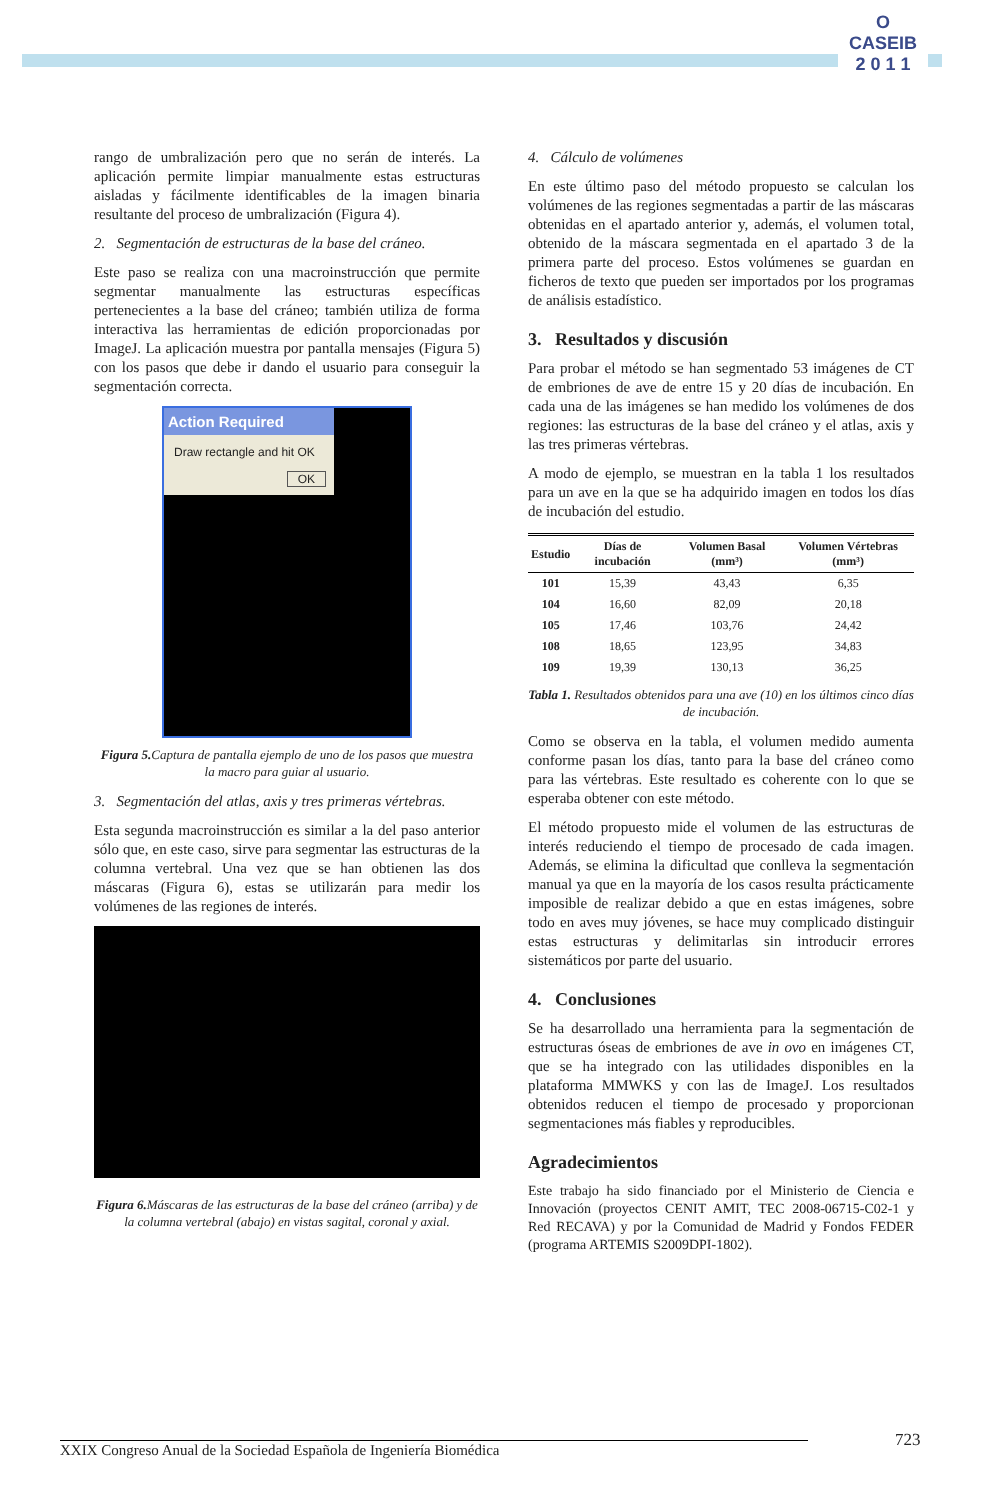O
CASEIB
2 0 1 1
rango de umbralización pero que no serán de interés. La aplicación permite limpiar manualmente estas estructuras aisladas y fácilmente identificables de la imagen binaria resultante del proceso de umbralización (Figura 4).
2. Segmentación de estructuras de la base del cráneo.
Este paso se realiza con una macroinstrucción que permite segmentar manualmente las estructuras específicas pertenecientes a la base del cráneo; también utiliza de forma interactiva las herramientas de edición proporcionadas por ImageJ. La aplicación muestra por pantalla mensajes (Figura 5) con los pasos que debe ir dando el usuario para conseguir la segmentación correcta.
Action Required
Draw rectangle and hit OK
OK
Figura 5. Captura de pantalla ejemplo de uno de los pasos que muestra la macro para guiar al usuario.
3. Segmentación del atlas, axis y tres primeras vértebras.
Esta segunda macroinstrucción es similar a la del paso anterior sólo que, en este caso, sirve para segmentar las estructuras de la columna vertebral. Una vez que se han obtienen las dos máscaras (Figura 6), estas se utilizarán para medir los volúmenes de las regiones de interés.
Figura 6. Máscaras de las estructuras de la base del cráneo (arriba) y de la columna vertebral (abajo) en vistas sagital, coronal y axial.
4. Cálculo de volúmenes
En este último paso del método propuesto se calculan los volúmenes de las regiones segmentadas a partir de las máscaras obtenidas en el apartado anterior y, además, el volumen total, obtenido de la máscara segmentada en el apartado 3 de la primera parte del proceso. Estos volúmenes se guardan en ficheros de texto que pueden ser importados por los programas de análisis estadístico.
3. Resultados y discusión
Para probar el método se han segmentado 53 imágenes de CT de embriones de ave de entre 15 y 20 días de incubación. En cada una de las imágenes se han medido los volúmenes de dos regiones: las estructuras de la base del cráneo y el atlas, axis y las tres primeras vértebras.
A modo de ejemplo, se muestran en la tabla 1 los resultados para un ave en la que se ha adquirido imagen en todos los días de incubación del estudio.
| Estudio | Días de incubación | Volumen Basal (mm³) | Volumen Vértebras (mm³) |
| --- | --- | --- | --- |
| 101 | 15,39 | 43,43 | 6,35 |
| 104 | 16,60 | 82,09 | 20,18 |
| 105 | 17,46 | 103,76 | 24,42 |
| 108 | 18,65 | 123,95 | 34,83 |
| 109 | 19,39 | 130,13 | 36,25 |
Tabla 1. Resultados obtenidos para una ave (10) en los últimos cinco días de incubación.
Como se observa en la tabla, el volumen medido aumenta conforme pasan los días, tanto para la base del cráneo como para las vértebras. Este resultado es coherente con lo que se esperaba obtener con este método.
El método propuesto mide el volumen de las estructuras de interés reduciendo el tiempo de procesado de cada imagen. Además, se elimina la dificultad que conlleva la segmentación manual ya que en la mayoría de los casos resulta prácticamente imposible de realizar debido a que en estas imágenes, sobre todo en aves muy jóvenes, se hace muy complicado distinguir estas estructuras y delimitarlas sin introducir errores sistemáticos por parte del usuario.
4. Conclusiones
Se ha desarrollado una herramienta para la segmentación de estructuras óseas de embriones de ave in ovo en imágenes CT, que se ha integrado con las utilidades disponibles en la plataforma MMWKS y con las de ImageJ. Los resultados obtenidos reducen el tiempo de procesado y proporcionan segmentaciones más fiables y reproducibles.
Agradecimientos
Este trabajo ha sido financiado por el Ministerio de Ciencia e Innovación (proyectos CENIT AMIT, TEC 2008-06715-C02-1 y Red RECAVA) y por la Comunidad de Madrid y Fondos FEDER (programa ARTEMIS S2009DPI-1802).
XXIX Congreso Anual de la Sociedad Española de Ingeniería Biomédica 723